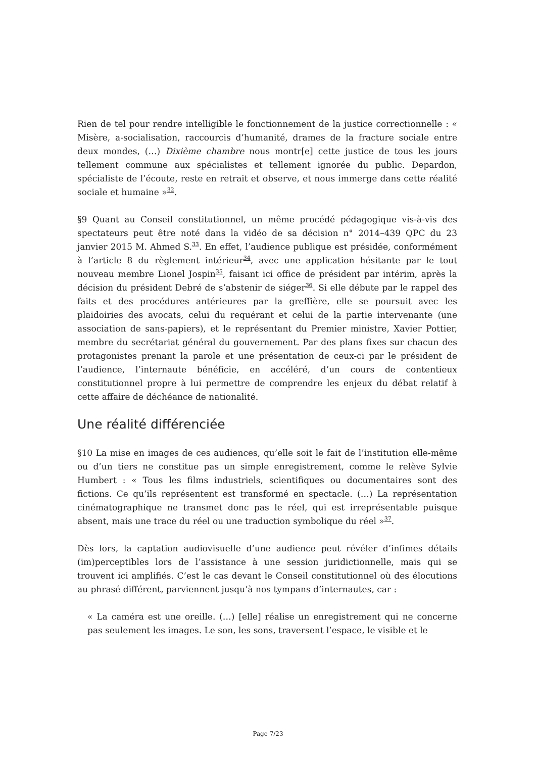Rien de tel pour rendre intelligible le fonctionnement de la justice correctionnelle : « Misère, a-socialisation, raccourcis d’humanité, drames de la fracture sociale entre deux mondes, (…) Dixième chambre nous montr[e] cette justice de tous les jours tellement commune aux spécialistes et tellement ignorée du public. Depardon, spécialiste de l’écoute, reste en retrait et observe, et nous immerge dans cette réalité sociale et humaine »<sup>32</sup>.
§9 Quant au Conseil constitutionnel, un même procédé pédagogique vis-à-vis des spectateurs peut être noté dans la vidéo de sa décision n° 2014–439 QPC du 23 janvier 2015 M. Ahmed S.<sup>33</sup>. En effet, l’audience publique est présidée, conformément à l’article 8 du règlement intérieur<sup>34</sup>, avec une application hésitante par le tout nouveau membre Lionel Jospin<sup>35</sup>, faisant ici office de président par intérim, après la décision du président Debré de s’abstenir de siéger<sup>36</sup>. Si elle débute par le rappel des faits et des procédures antérieures par la greffière, elle se poursuit avec les plaidoiries des avocats, celui du requérant et celui de la partie intervenante (une association de sans-papiers), et le représentant du Premier ministre, Xavier Pottier, membre du secrétariat général du gouvernement. Par des plans fixes sur chacun des protagonistes prenant la parole et une présentation de ceux-ci par le président de l’audience, l’internaute bénéficie, en accéléré, d’un cours de contentieux constitutionnel propre à lui permettre de comprendre les enjeux du débat relatif à cette affaire de déchéance de nationalité.
Une réalité différenciée
§10 La mise en images de ces audiences, qu’elle soit le fait de l’institution elle-même ou d’un tiers ne constitue pas un simple enregistrement, comme le relève Sylvie Humbert : « Tous les films industriels, scientifiques ou documentaires sont des fictions. Ce qu’ils représentent est transformé en spectacle. (…) La représentation cinématographique ne transmet donc pas le réel, qui est irreprésentable puisque absent, mais une trace du réel ou une traduction symbolique du réel »<sup>37</sup>.
Dès lors, la captation audiovisuelle d’une audience peut révéler d’infimes détails (im)perceptibles lors de l’assistance à une session juridictionnelle, mais qui se trouvent ici amplifiés. C’est le cas devant le Conseil constitutionnel où des élocutions au phrasé différent, parviennent jusqu’à nos tympans d’internautes, car :
« La caméra est une oreille. (…) [elle] réalise un enregistrement qui ne concerne pas seulement les images. Le son, les sons, traversent l’espace, le visible et le
Page 7/23